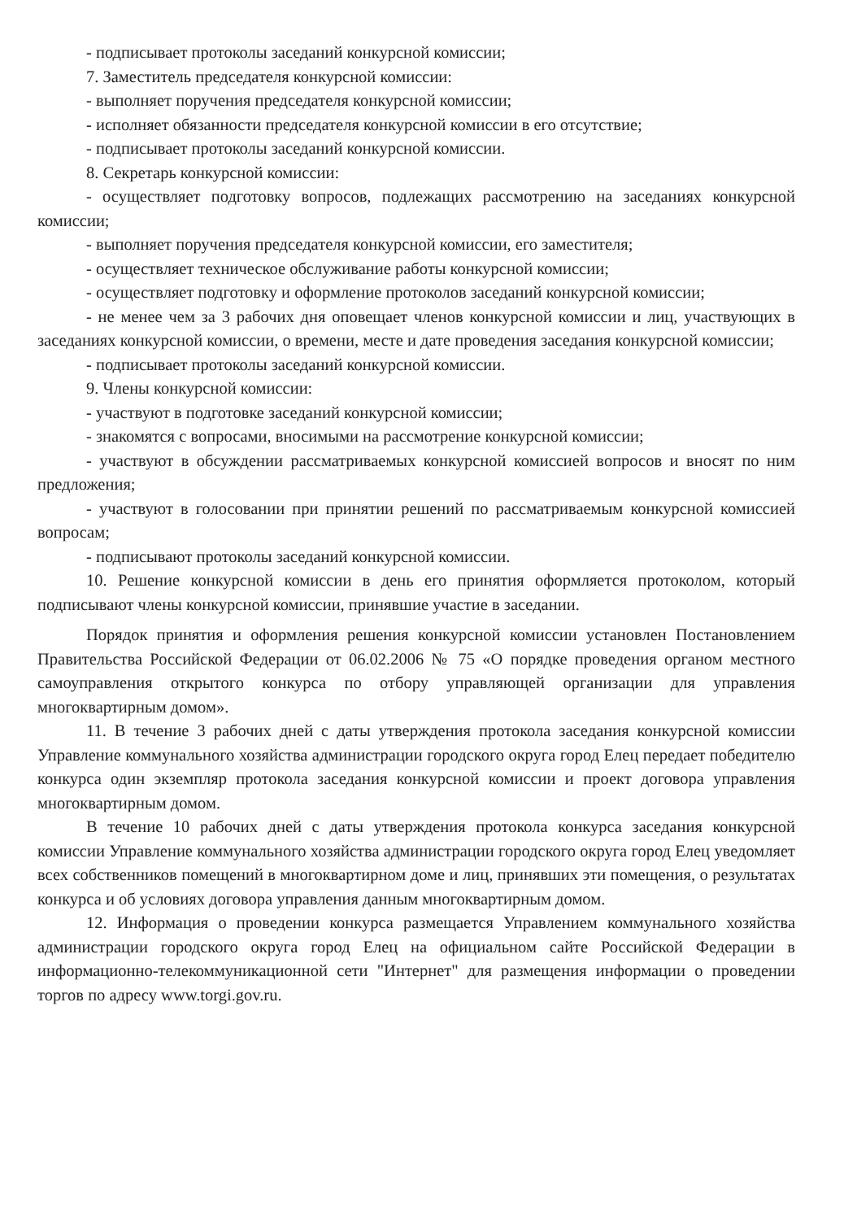- подписывает протоколы заседаний конкурсной комиссии;
7. Заместитель председателя конкурсной комиссии:
- выполняет поручения председателя конкурсной комиссии;
- исполняет обязанности председателя конкурсной комиссии в его отсутствие;
- подписывает протоколы заседаний конкурсной комиссии.
8. Секретарь конкурсной комиссии:
- осуществляет подготовку вопросов, подлежащих рассмотрению на заседаниях конкурсной комиссии;
- выполняет поручения председателя конкурсной комиссии, его заместителя;
- осуществляет техническое обслуживание работы конкурсной комиссии;
- осуществляет подготовку и оформление протоколов заседаний конкурсной комиссии;
- не менее чем за 3 рабочих дня оповещает членов конкурсной комиссии и лиц, участвующих в заседаниях конкурсной комиссии, о времени, месте и дате проведения заседания конкурсной комиссии;
- подписывает протоколы заседаний конкурсной комиссии.
9. Члены конкурсной комиссии:
- участвуют в подготовке заседаний конкурсной комиссии;
- знакомятся с вопросами, вносимыми на рассмотрение конкурсной комиссии;
- участвуют в обсуждении рассматриваемых конкурсной комиссией вопросов и вносят по ним предложения;
- участвуют в голосовании при принятии решений по рассматриваемым конкурсной комиссией вопросам;
- подписывают протоколы заседаний конкурсной комиссии.
10. Решение конкурсной комиссии в день его принятия оформляется протоколом, который подписывают члены конкурсной комиссии, принявшие участие в заседании.
Порядок принятия и оформления решения конкурсной комиссии установлен Постановлением Правительства Российской Федерации от 06.02.2006 № 75 «О порядке проведения органом местного самоуправления открытого конкурса по отбору управляющей организации для управления многоквартирным домом».
11. В течение 3 рабочих дней с даты утверждения протокола заседания конкурсной комиссии Управление коммунального хозяйства администрации городского округа город Елец передает победителю конкурса один экземпляр протокола заседания конкурсной комиссии и проект договора управления многоквартирным домом.
В течение 10 рабочих дней с даты утверждения протокола конкурса заседания конкурсной комиссии Управление коммунального хозяйства администрации городского округа город Елец уведомляет всех собственников помещений в многоквартирном доме и лиц, принявших эти помещения, о результатах конкурса и об условиях договора управления данным многоквартирным домом.
12. Информация о проведении конкурса размещается Управлением коммунального хозяйства администрации городского округа город Елец на официальном сайте Российской Федерации в информационно-телекоммуникационной сети "Интернет" для размещения информации о проведении торгов по адресу www.torgi.gov.ru.